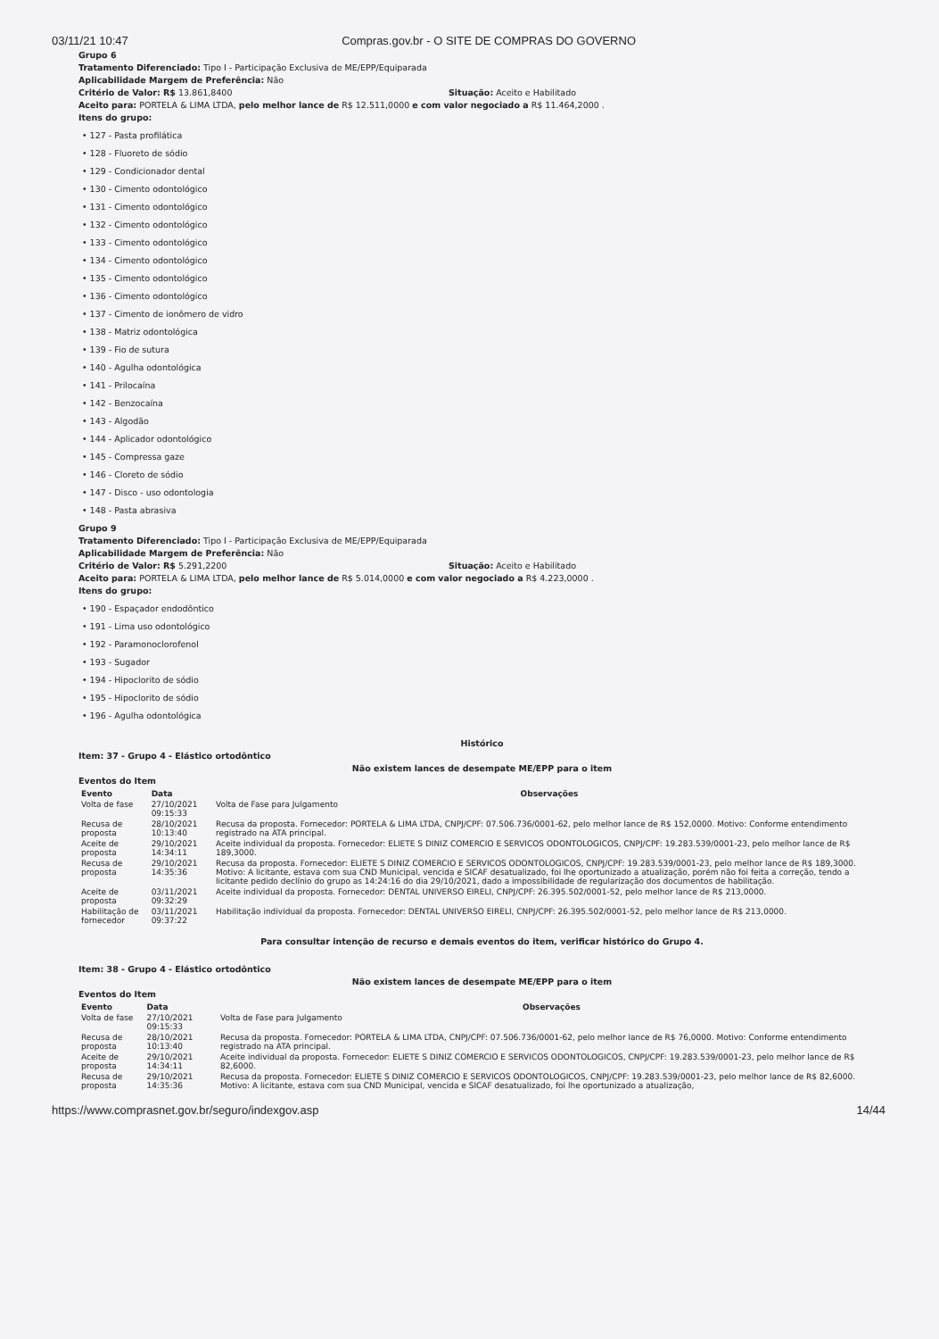03/11/21 10:47 Compras.gov.br - O SITE DE COMPRAS DO GOVERNO
Grupo 6
Tratamento Diferenciado: Tipo I - Participação Exclusiva de ME/EPP/Equiparada
Aplicabilidade Margem de Preferência: Não
Critério de Valor: R$ 13.861,8400 Situação: Aceito e Habilitado
Aceito para: PORTELA & LIMA LTDA, pelo melhor lance de R$ 12.511,0000 e com valor negociado a R$ 11.464,2000 .
Itens do grupo:
• 127 - Pasta profilática
• 128 - Fluoreto de sódio
• 129 - Condicionador dental
• 130 - Cimento odontológico
• 131 - Cimento odontológico
• 132 - Cimento odontológico
• 133 - Cimento odontológico
• 134 - Cimento odontológico
• 135 - Cimento odontológico
• 136 - Cimento odontológico
• 137 - Cimento de ionômero de vidro
• 138 - Matriz odontológica
• 139 - Fio de sutura
• 140 - Agulha odontológica
• 141 - Prilocaína
• 142 - Benzocaína
• 143 - Algodão
• 144 - Aplicador odontológico
• 145 - Compressa gaze
• 146 - Cloreto de sódio
• 147 - Disco - uso odontologia
• 148 - Pasta abrasiva
Grupo 9
Tratamento Diferenciado: Tipo I - Participação Exclusiva de ME/EPP/Equiparada
Aplicabilidade Margem de Preferência: Não
Critério de Valor: R$ 5.291,2200 Situação: Aceito e Habilitado
Aceito para: PORTELA & LIMA LTDA, pelo melhor lance de R$ 5.014,0000 e com valor negociado a R$ 4.223,0000 .
Itens do grupo:
• 190 - Espaçador endodôntico
• 191 - Lima uso odontológico
• 192 - Paramonoclorofenol
• 193 - Sugador
• 194 - Hipoclorito de sódio
• 195 - Hipoclorito de sódio
• 196 - Agulha odontológica
Histórico
Item: 37 - Grupo 4 - Elástico ortodôntico
Não existem lances de desempate ME/EPP para o item
Eventos do Item
| Evento | Data | Observações |
| --- | --- | --- |
| Volta de fase | 27/10/2021 09:15:33 | Volta de Fase para Julgamento |
| Recusa de proposta | 28/10/2021 10:13:40 | Recusa da proposta. Fornecedor: PORTELA & LIMA LTDA, CNPJ/CPF: 07.506.736/0001-62, pelo melhor lance de R$ 152,0000. Motivo: Conforme entendimento registrado na ATA principal. |
| Aceite de proposta | 29/10/2021 14:34:11 | Aceite individual da proposta. Fornecedor: ELIETE S DINIZ COMERCIO E SERVICOS ODONTOLOGICOS, CNPJ/CPF: 19.283.539/0001-23, pelo melhor lance de R$ 189,3000. |
| Recusa de proposta | 29/10/2021 14:35:36 | Recusa da proposta. Fornecedor: ELIETE S DINIZ COMERCIO E SERVICOS ODONTOLOGICOS, CNPJ/CPF: 19.283.539/0001-23, pelo melhor lance de R$ 189,3000. Motivo: A licitante, estava com sua CND Municipal, vencida e SICAF desatualizado, foi lhe oportunizado a atualização, porém não foi feita a correção, tendo a licitante pedido declínio do grupo as 14:24:16 do dia 29/10/2021, dado a impossibilidade de regularização dos documentos de habilitação. |
| Aceite de proposta | 03/11/2021 09:32:29 | Aceite individual da proposta. Fornecedor: DENTAL UNIVERSO EIRELI, CNPJ/CPF: 26.395.502/0001-52, pelo melhor lance de R$ 213,0000. |
| Habilitação de fornecedor | 03/11/2021 09:37:22 | Habilitação individual da proposta. Fornecedor: DENTAL UNIVERSO EIRELI, CNPJ/CPF: 26.395.502/0001-52, pelo melhor lance de R$ 213,0000. |
Para consultar intenção de recurso e demais eventos do item, verificar histórico do Grupo 4.
Item: 38 - Grupo 4 - Elástico ortodôntico
Não existem lances de desempate ME/EPP para o item
Eventos do Item
| Evento | Data | Observações |
| --- | --- | --- |
| Volta de fase | 27/10/2021 09:15:33 | Volta de Fase para Julgamento |
| Recusa de proposta | 28/10/2021 10:13:40 | Recusa da proposta. Fornecedor: PORTELA & LIMA LTDA, CNPJ/CPF: 07.506.736/0001-62, pelo melhor lance de R$ 76,0000. Motivo: Conforme entendimento registrado na ATA principal. |
| Aceite de proposta | 29/10/2021 14:34:11 | Aceite individual da proposta. Fornecedor: ELIETE S DINIZ COMERCIO E SERVICOS ODONTOLOGICOS, CNPJ/CPF: 19.283.539/0001-23, pelo melhor lance de R$ 82,6000. |
| Recusa de proposta | 29/10/2021 14:35:36 | Recusa da proposta. Fornecedor: ELIETE S DINIZ COMERCIO E SERVICOS ODONTOLOGICOS, CNPJ/CPF: 19.283.539/0001-23, pelo melhor lance de R$ 82,6000. Motivo: A licitante, estava com sua CND Municipal, vencida e SICAF desatualizado, foi lhe oportunizado a atualização, |
https://www.comprasnet.gov.br/seguro/indexgov.asp 14/44